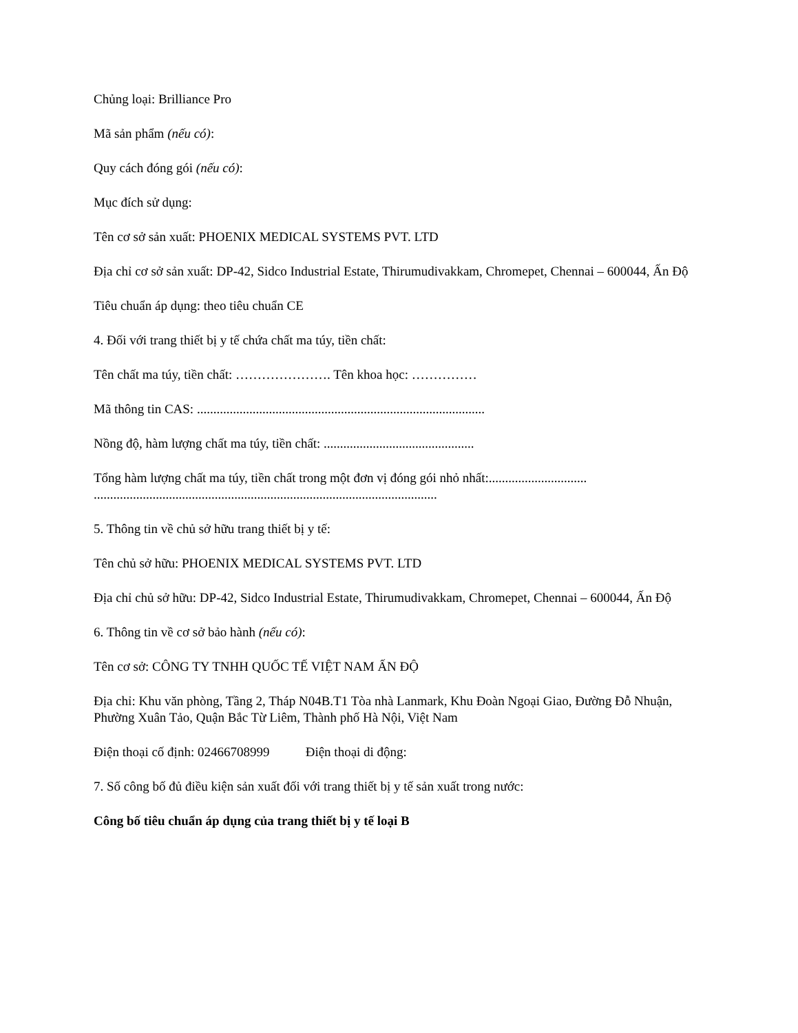Chủng loại: Brilliance Pro
Mã sản phẩm (nếu có):
Quy cách đóng gói (nếu có):
Mục đích sử dụng:
Tên cơ sở sản xuất: PHOENIX MEDICAL SYSTEMS PVT. LTD
Địa chỉ cơ sở sản xuất: DP-42, Sidco Industrial Estate, Thirumudivakkam, Chromepet, Chennai – 600044, Ấn Độ
Tiêu chuẩn áp dụng: theo tiêu chuẩn CE
4. Đối với trang thiết bị y tế chứa chất ma túy, tiền chất:
Tên chất ma túy, tiền chất: …………………. Tên khoa học: ……………
Mã thông tin CAS: ........................................................................................
Nồng độ, hàm lượng chất ma túy, tiền chất: ..............................................
Tổng hàm lượng chất ma túy, tiền chất trong một đơn vị đóng gói nhỏ nhất:..............................
.........................................................................................................
5. Thông tin về chủ sở hữu trang thiết bị y tế:
Tên chủ sở hữu: PHOENIX MEDICAL SYSTEMS PVT. LTD
Địa chỉ chủ sở hữu: DP-42, Sidco Industrial Estate, Thirumudivakkam, Chromepet, Chennai – 600044, Ấn Độ
6. Thông tin về cơ sở bảo hành (nếu có):
Tên cơ sở: CÔNG TY TNHH QUỐC TẾ VIỆT NAM ẤN ĐỘ
Địa chỉ: Khu văn phòng, Tầng 2, Tháp N04B.T1 Tòa nhà Lanmark, Khu Đoàn Ngoại Giao, Đường Đỗ Nhuận, Phường Xuân Tảo, Quận Bắc Từ Liêm, Thành phố Hà Nội, Việt Nam
Điện thoại cố định: 02466708999 Điện thoại di động:
7. Số công bố đủ điều kiện sản xuất đối với trang thiết bị y tế sản xuất trong nước:
Công bố tiêu chuẩn áp dụng của trang thiết bị y tế loại B